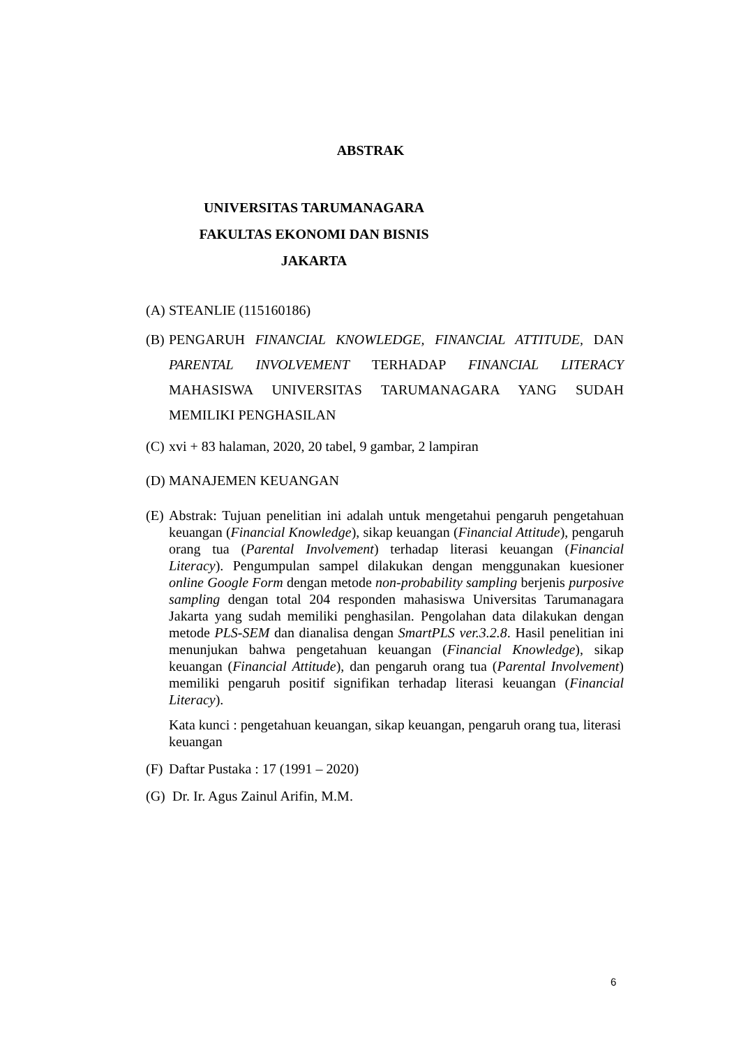ABSTRAK
UNIVERSITAS TARUMANAGARA
FAKULTAS EKONOMI DAN BISNIS
JAKARTA
(A) STEANLIE (115160186)
(B) PENGARUH FINANCIAL KNOWLEDGE, FINANCIAL ATTITUDE, DAN PARENTAL INVOLVEMENT TERHADAP FINANCIAL LITERACY MAHASISWA UNIVERSITAS TARUMANAGARA YANG SUDAH MEMILIKI PENGHASILAN
(C) xvi + 83 halaman, 2020, 20 tabel, 9 gambar, 2 lampiran
(D) MANAJEMEN KEUANGAN
(E) Abstrak: Tujuan penelitian ini adalah untuk mengetahui pengaruh pengetahuan keuangan (Financial Knowledge), sikap keuangan (Financial Attitude), pengaruh orang tua (Parental Involvement) terhadap literasi keuangan (Financial Literacy). Pengumpulan sampel dilakukan dengan menggunakan kuesioner online Google Form dengan metode non-probability sampling berjenis purposive sampling dengan total 204 responden mahasiswa Universitas Tarumanagara Jakarta yang sudah memiliki penghasilan. Pengolahan data dilakukan dengan metode PLS-SEM dan dianalisa dengan SmartPLS ver.3.2.8. Hasil penelitian ini menunjukan bahwa pengetahuan keuangan (Financial Knowledge), sikap keuangan (Financial Attitude), dan pengaruh orang tua (Parental Involvement) memiliki pengaruh positif signifikan terhadap literasi keuangan (Financial Literacy).
Kata kunci : pengetahuan keuangan, sikap keuangan, pengaruh orang tua, literasi keuangan
(F) Daftar Pustaka : 17 (1991 – 2020)
(G) Dr. Ir. Agus Zainul Arifin, M.M.
6